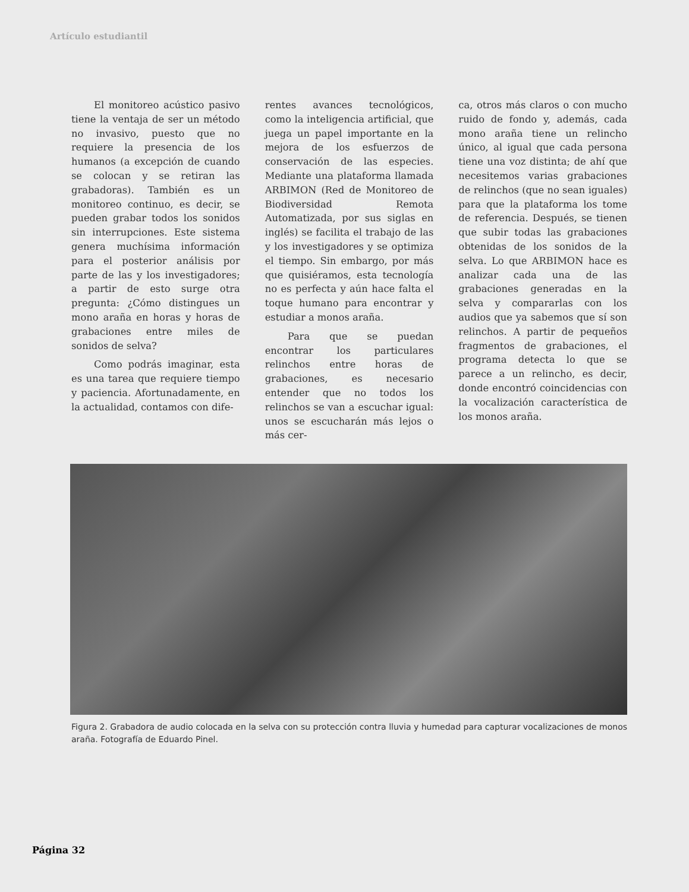Artículo estudiantil
El monitoreo acústico pasivo tiene la ventaja de ser un método no invasivo, puesto que no requiere la presencia de los humanos (a excepción de cuando se colocan y se retiran las grabadoras). También es un monitoreo continuo, es decir, se pueden grabar todos los sonidos sin interrupciones. Este sistema genera muchísima información para el posterior análisis por parte de las y los investigadores; a partir de esto surge otra pregunta: ¿Cómo distingues un mono araña en horas y horas de grabaciones entre miles de sonidos de selva?
Como podrás imaginar, esta es una tarea que requiere tiempo y paciencia. Afortunadamente, en la actualidad, contamos con dife-
rentes avances tecnológicos, como la inteligencia artificial, que juega un papel importante en la mejora de los esfuerzos de conservación de las especies. Mediante una plataforma llamada ARBIMON (Red de Monitoreo de Biodiversidad Remota Automatizada, por sus siglas en inglés) se facilita el trabajo de las y los investigadores y se optimiza el tiempo. Sin embargo, por más que quisiéramos, esta tecnología no es perfecta y aún hace falta el toque humano para encontrar y estudiar a monos araña.
Para que se puedan encontrar los particulares relinchos entre horas de grabaciones, es necesario entender que no todos los relinchos se van a escuchar igual: unos se escucharán más lejos o más cer-
ca, otros más claros o con mucho ruido de fondo y, además, cada mono araña tiene un relincho único, al igual que cada persona tiene una voz distinta; de ahí que necesitemos varias grabaciones de relinchos (que no sean iguales) para que la plataforma los tome de referencia. Después, se tienen que subir todas las grabaciones obtenidas de los sonidos de la selva. Lo que ARBIMON hace es analizar cada una de las grabaciones generadas en la selva y compararlas con los audios que ya sabemos que sí son relinchos. A partir de pequeños fragmentos de grabaciones, el programa detecta lo que se parece a un relincho, es decir, donde encontró coincidencias con la vocalización característica de los monos araña.
Figura 2. Grabadora de audio colocada en la selva con su protección contra lluvia y humedad para capturar vocalizaciones de monos araña. Fotografía de Eduardo Pinel.
Página 32